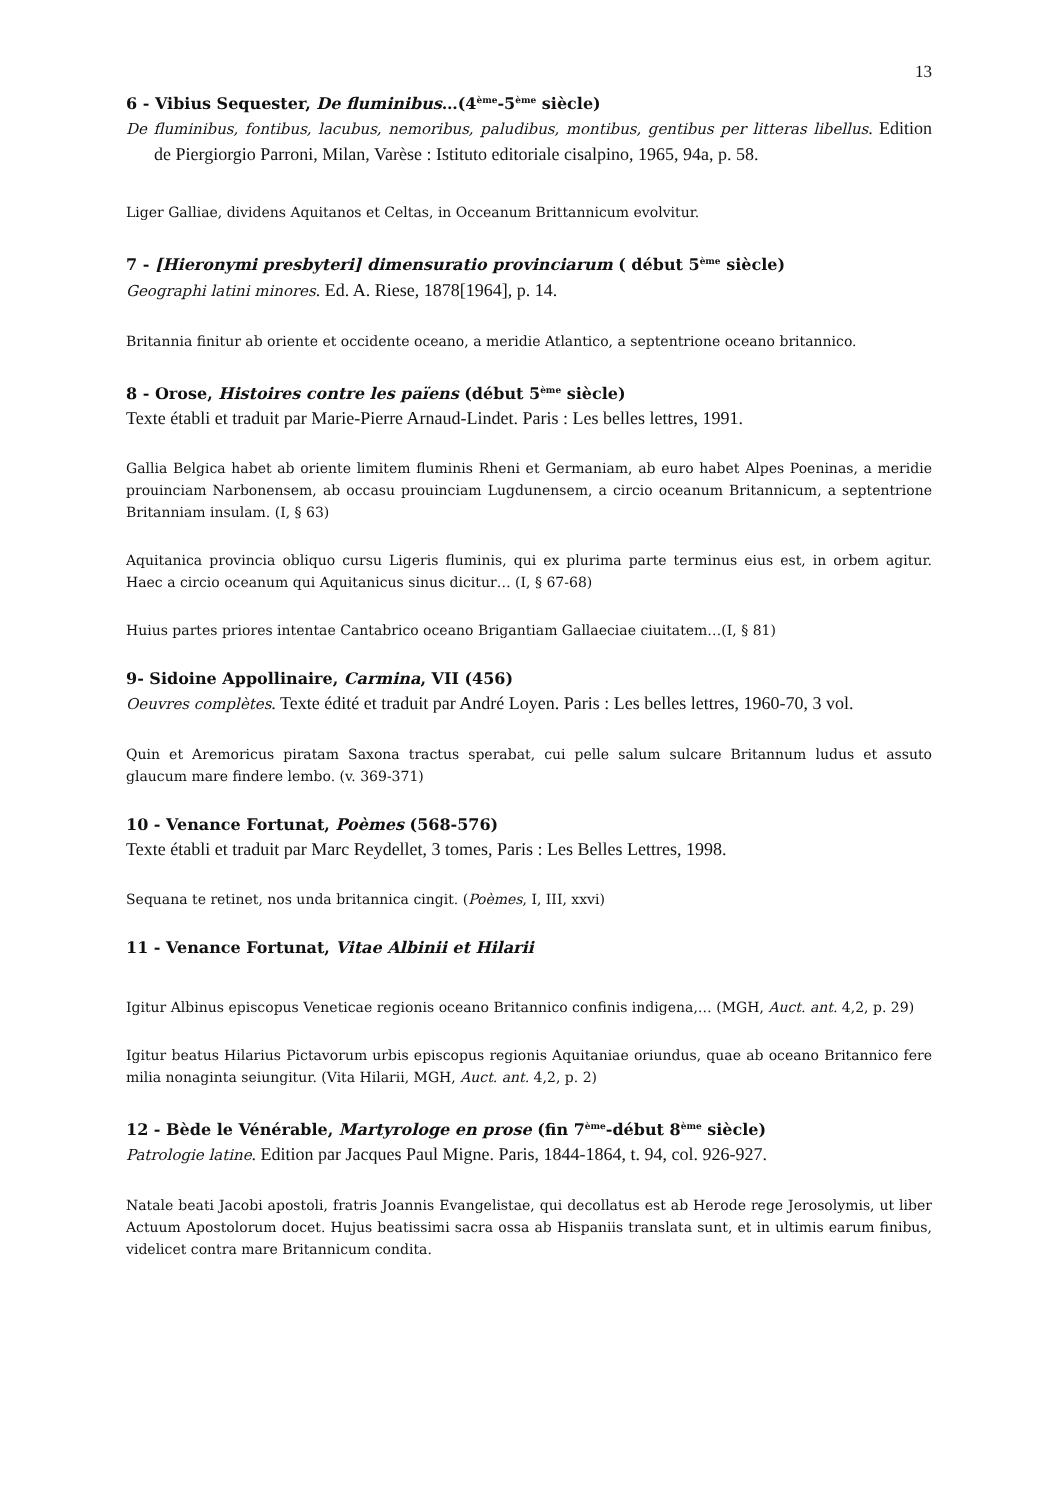13
6 - Vibius Sequester, De fluminibus…(4<sup>ème</sup>-5<sup>ème</sup> siècle)
De fluminibus, fontibus, lacubus, nemoribus, paludibus, montibus, gentibus per litteras libellus. Edition de Piergiorgio Parroni, Milan, Varèse : Istituto editoriale cisalpino, 1965, 94a, p. 58.
Liger Galliae, dividens Aquitanos et Celtas, in Occeanum Brittannicum evolvitur.
7 - [Hieronymi presbyteri] dimensuratio provinciarum ( début 5<sup>ème</sup> siècle)
Geographi latini minores. Ed. A. Riese, 1878[1964], p. 14.
Britannia finitur ab oriente et occidente oceano, a meridie Atlantico, a septentrione oceano britannico.
8 - Orose, Histoires contre les païens (début 5<sup>ème</sup> siècle)
Texte établi et traduit par Marie-Pierre Arnaud-Lindet. Paris : Les belles lettres, 1991.
Gallia Belgica habet ab oriente limitem fluminis Rheni et Germaniam, ab euro habet Alpes Poeninas, a meridie prouinciam Narbonensem, ab occasu prouinciam Lugdunensem, a circio oceanum Britannicum, a septentrione Britanniam insulam. (I, § 63)
Aquitanica provincia obliquo cursu Ligeris fluminis, qui ex plurima parte terminus eius est, in orbem agitur. Haec a circio oceanum qui Aquitanicus sinus dicitur… (I, § 67-68)
Huius partes priores intentae Cantabrico oceano Brigantiam Gallaeciae ciuitatem…(I, § 81)
9- Sidoine Appollinaire, Carmina, VII (456)
Oeuvres complètes. Texte édité et traduit par André Loyen. Paris : Les belles lettres, 1960-70, 3 vol.
Quin et Aremoricus piratam Saxona tractus sperabat, cui pelle salum sulcare Britannum ludus et assuto glaucum mare findere lembo. (v. 369-371)
10 - Venance Fortunat, Poèmes (568-576)
Texte établi et traduit par Marc Reydellet, 3 tomes, Paris : Les Belles Lettres, 1998.
Sequana te retinet, nos unda britannica cingit. (Poèmes, I, III, xxvi)
11 - Venance Fortunat, Vitae Albinii et Hilarii
Igitur Albinus episcopus Veneticae regionis oceano Britannico confinis indigena,… (MGH, Auct. ant. 4,2, p. 29)
Igitur beatus Hilarius Pictavorum urbis episcopus regionis Aquitaniae oriundus, quae ab oceano Britannico fere milia nonaginta seiungitur. (Vita Hilarii, MGH, Auct. ant. 4,2, p. 2)
12 - Bède le Vénérable, Martyrologe en prose (fin 7<sup>ème</sup>-début 8<sup>ème</sup> siècle)
Patrologie latine. Edition par Jacques Paul Migne. Paris, 1844-1864, t. 94, col. 926-927.
Natale beati Jacobi apostoli, fratris Joannis Evangelistae, qui decollatus est ab Herode rege Jerosolymis, ut liber Actuum Apostolorum docet. Hujus beatissimi sacra ossa ab Hispaniis translata sunt, et in ultimis earum finibus, videlicet contra mare Britannicum condita.